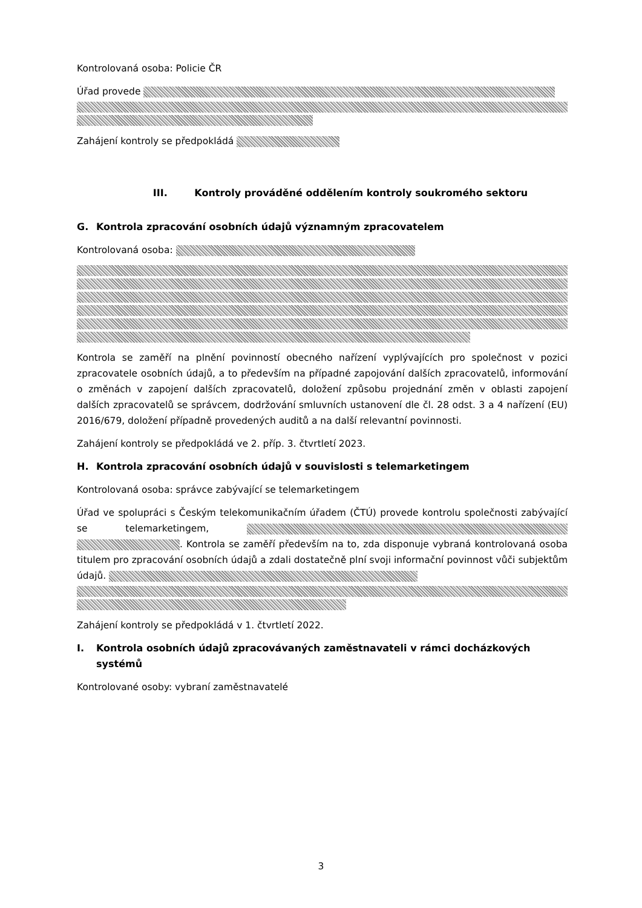Kontrolovaná osoba: Policie ČR
Úřad provede
Zahájení kontroly se předpokládá
III. Kontroly prováděné oddělením kontroly soukromého sektoru
G. Kontrola zpracování osobních údajů významným zpracovatelem
Kontrolovaná osoba:
Kontrola se zaměří na plnění povinností obecného nařízení vyplývajících pro společnost v pozici zpracovatele osobních údajů, a to především na případné zapojování dalších zpracovatelů, informování o změnách v zapojení dalších zpracovatelů, doložení způsobu projednání změn v oblasti zapojení dalších zpracovatelů se správcem, dodržování smluvních ustanovení dle čl. 28 odst. 3 a 4 nařízení (EU) 2016/679, doložení případně provedených auditů a na další relevantní povinnosti.
Zahájení kontroly se předpokládá ve 2. příp. 3. čtvrtletí 2023.
H. Kontrola zpracování osobních údajů v souvislosti s telemarketingem
Kontrolovaná osoba: správce zabývající se telemarketingem
Úřad ve spolupráci s Českým telekomunikačním úřadem (ČTÚ) provede kontrolu společnosti zabývající se telemarketingem, . Kontrola se zaměří především na to, zda disponuje vybraná kontrolovaná osoba titulem pro zpracování osobních údajů a zdali dostatečně plní svoji informační povinnost vůči subjektům údajů.
Zahájení kontroly se předpokládá v 1. čtvrtletí 2022.
I. Kontrola osobních údajů zpracovávaných zaměstnavateli v rámci docházkových systémů
Kontrolované osoby: vybraní zaměstnavatelé
3